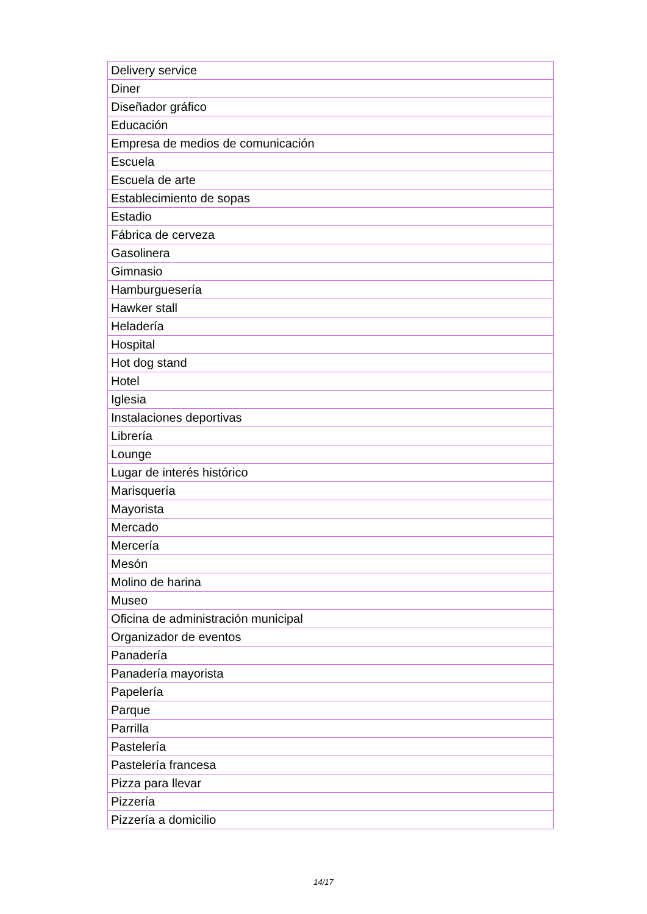| Delivery service |
| Diner |
| Diseñador gráfico |
| Educación |
| Empresa de medios de comunicación |
| Escuela |
| Escuela de arte |
| Establecimiento de sopas |
| Estadio |
| Fábrica de cerveza |
| Gasolinera |
| Gimnasio |
| Hamburguesería |
| Hawker stall |
| Heladería |
| Hospital |
| Hot dog stand |
| Hotel |
| Iglesia |
| Instalaciones deportivas |
| Librería |
| Lounge |
| Lugar de interés histórico |
| Marisquería |
| Mayorista |
| Mercado |
| Mercería |
| Mesón |
| Molino de harina |
| Museo |
| Oficina de administración municipal |
| Organizador de eventos |
| Panadería |
| Panadería mayorista |
| Papelería |
| Parque |
| Parrilla |
| Pastelería |
| Pastelería francesa |
| Pizza para llevar |
| Pizzería |
| Pizzería a domicilio |
14/17